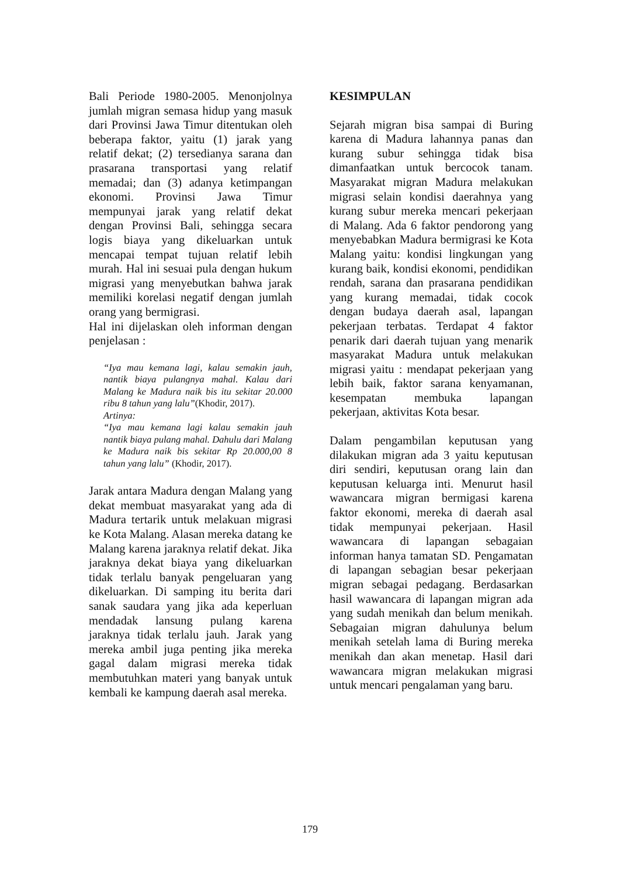Bali Periode 1980-2005. Menonjolnya jumlah migran semasa hidup yang masuk dari Provinsi Jawa Timur ditentukan oleh beberapa faktor, yaitu (1) jarak yang relatif dekat; (2) tersedianya sarana dan prasarana transportasi yang relatif memadai; dan (3) adanya ketimpangan ekonomi. Provinsi Jawa Timur mempunyai jarak yang relatif dekat dengan Provinsi Bali, sehingga secara logis biaya yang dikeluarkan untuk mencapai tempat tujuan relatif lebih murah. Hal ini sesuai pula dengan hukum migrasi yang menyebutkan bahwa jarak memiliki korelasi negatif dengan jumlah orang yang bermigrasi.
Hal ini dijelaskan oleh informan dengan penjelasan :
“Iya mau kemana lagi, kalau semakin jauh, nantik biaya pulangnya mahal. Kalau dari Malang ke Madura naik bis itu sekitar 20.000 ribu 8 tahun yang lalu”(Khodir, 2017).
Artinya:
“Iya mau kemana lagi kalau semakin jauh nantik biaya pulang mahal. Dahulu dari Malang ke Madura naik bis sekitar Rp 20.000,00 8 tahun yang lalu” (Khodir, 2017).
Jarak antara Madura dengan Malang yang dekat membuat masyarakat yang ada di Madura tertarik untuk melakuan migrasi ke Kota Malang. Alasan mereka datang ke Malang karena jaraknya relatif dekat. Jika jaraknya dekat biaya yang dikeluarkan tidak terlalu banyak pengeluaran yang dikeluarkan. Di samping itu berita dari sanak saudara yang jika ada keperluan mendadak lansung pulang karena jaraknya tidak terlalu jauh. Jarak yang mereka ambil juga penting jika mereka gagal dalam migrasi mereka tidak membutuhkan materi yang banyak untuk kembali ke kampung daerah asal mereka.
KESIMPULAN
Sejarah migran bisa sampai di Buring karena di Madura lahannya panas dan kurang subur sehingga tidak bisa dimanfaatkan untuk bercocok tanam. Masyarakat migran Madura melakukan migrasi selain kondisi daerahnya yang kurang subur mereka mencari pekerjaan di Malang. Ada 6 faktor pendorong yang menyebabkan Madura bermigrasi ke Kota Malang yaitu: kondisi lingkungan yang kurang baik, kondisi ekonomi, pendidikan rendah, sarana dan prasarana pendidikan yang kurang memadai, tidak cocok dengan budaya daerah asal, lapangan pekerjaan terbatas. Terdapat 4 faktor penarik dari daerah tujuan yang menarik masyarakat Madura untuk melakukan migrasi yaitu : mendapat pekerjaan yang lebih baik, faktor sarana kenyamanan, kesempatan membuka lapangan pekerjaan, aktivitas Kota besar.
Dalam pengambilan keputusan yang dilakukan migran ada 3 yaitu keputusan diri sendiri, keputusan orang lain dan keputusan keluarga inti. Menurut hasil wawancara migran bermigasi karena faktor ekonomi, mereka di daerah asal tidak mempunyai pekerjaan. Hasil wawancara di lapangan sebagaian informan hanya tamatan SD. Pengamatan di lapangan sebagian besar pekerjaan migran sebagai pedagang. Berdasarkan hasil wawancara di lapangan migran ada yang sudah menikah dan belum menikah. Sebagaian migran dahulunya belum menikah setelah lama di Buring mereka menikah dan akan menetap. Hasil dari wawancara migran melakukan migrasi untuk mencari pengalaman yang baru.
179